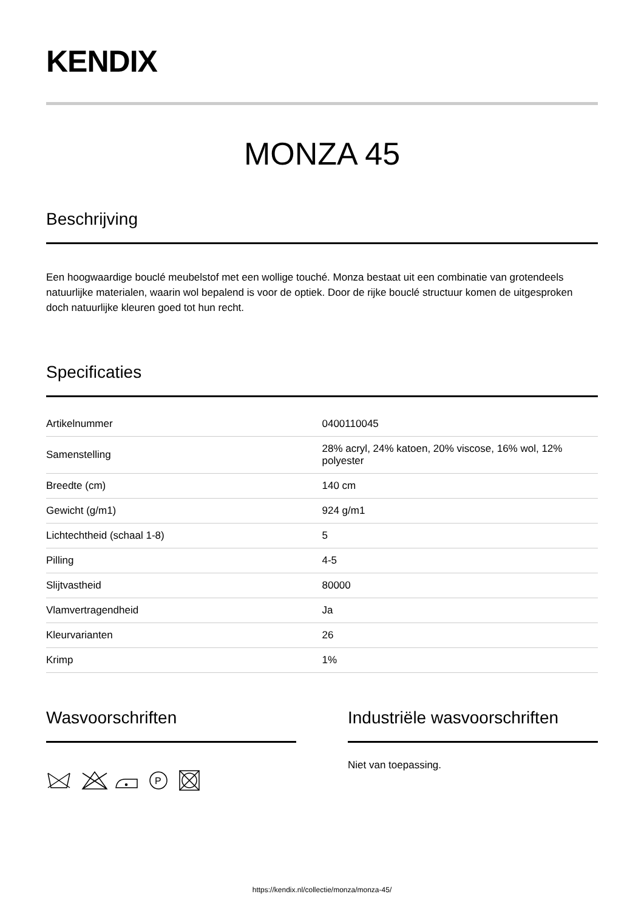KENDIX
MONZA 45
Beschrijving
Een hoogwaardige bouclé meubelstof met een wollige touché. Monza bestaat uit een combinatie van grotendeels natuurlijke materialen, waarin wol bepalend is voor de optiek. Door de rijke bouclé structuur komen de uitgesproken doch natuurlijke kleuren goed tot hun recht.
Specificaties
| Artikelnummer | 0400110045 |
| Samenstelling | 28% acryl, 24% katoen, 20% viscose, 16% wol, 12% polyester |
| Breedte (cm) | 140 cm |
| Gewicht (g/m1) | 924 g/m1 |
| Lichtechtheid (schaal 1-8) | 5 |
| Pilling | 4-5 |
| Slijtvastheid | 80000 |
| Vlamvertragendheid | Ja |
| Kleurvarianten | 26 |
| Krimp | 1% |
Wasvoorschriften
P
Industriële wasvoorschriften
Niet van toepassing.
https://kendix.nl/collectie/monza/monza-45/